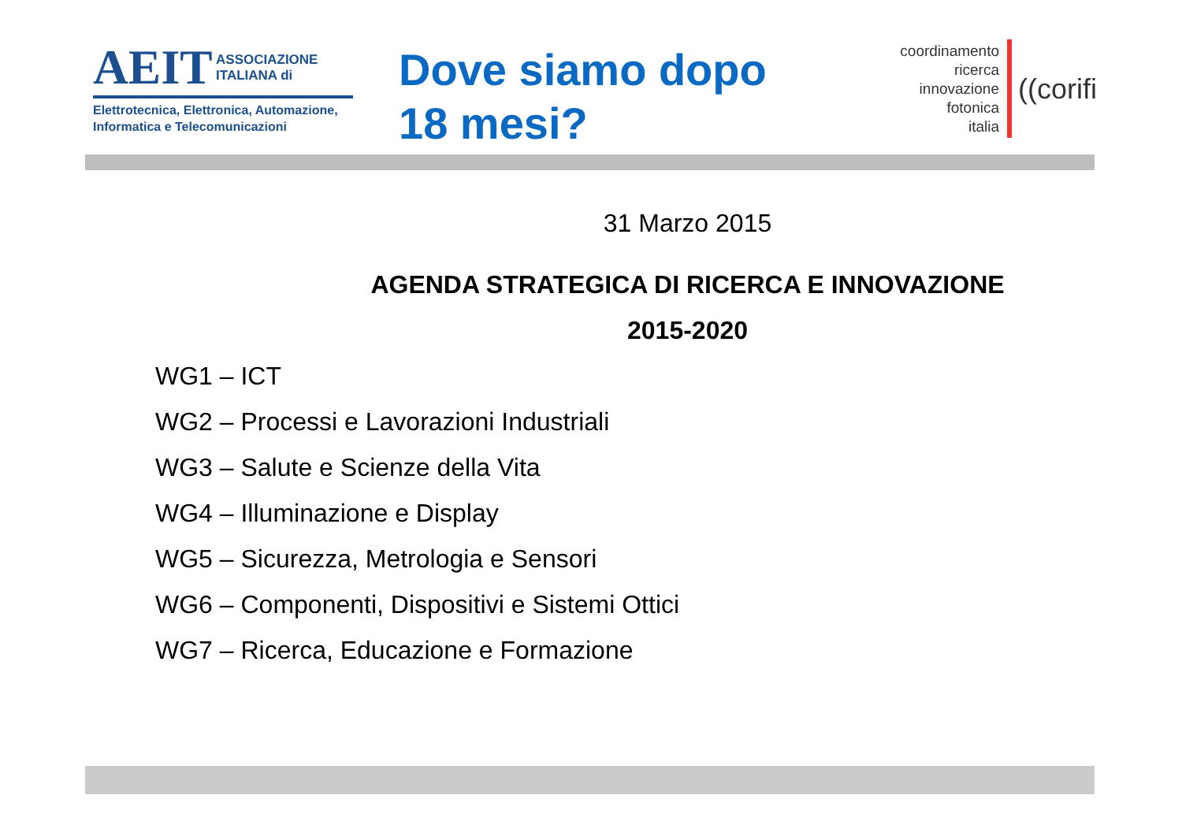AEIT ASSOCIAZIONE
ITALIANA di
Elettrotecnica, Elettronica, Automazione,
Informatica e Telecomunicazioni
Dove siamo dopo
18 mesi?
coordinamento
ricerca
innovazione
fotonica
italia
((corifi
31 Marzo 2015
AGENDA STRATEGICA DI RICERCA E INNOVAZIONE
2015-2020
WG1 – ICT
WG2 – Processi e Lavorazioni Industriali
WG3 – Salute e Scienze della Vita
WG4 – Illuminazione e Display
WG5 – Sicurezza, Metrologia e Sensori
WG6 – Componenti, Dispositivi e Sistemi Ottici
WG7 – Ricerca, Educazione e Formazione